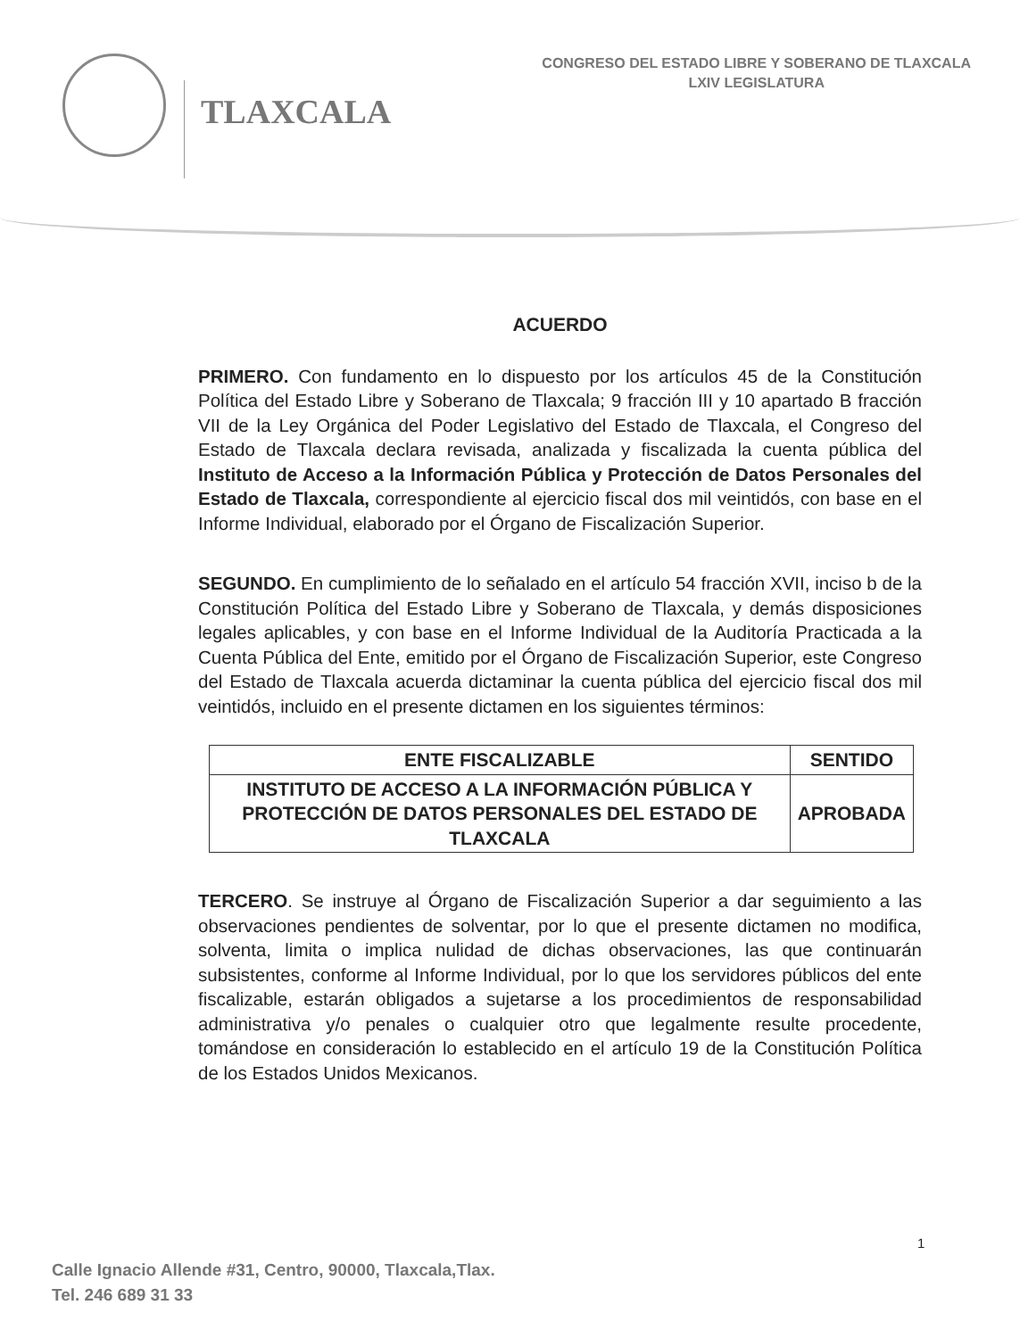TLAXCALA
CONGRESO DEL ESTADO LIBRE Y SOBERANO DE TLAXCALA
LXIV LEGISLATURA
ACUERDO
PRIMERO. Con fundamento en lo dispuesto por los artículos 45 de la Constitución Política del Estado Libre y Soberano de Tlaxcala; 9 fracción III y 10 apartado B fracción VII de la Ley Orgánica del Poder Legislativo del Estado de Tlaxcala, el Congreso del Estado de Tlaxcala declara revisada, analizada y fiscalizada la cuenta pública del Instituto de Acceso a la Información Pública y Protección de Datos Personales del Estado de Tlaxcala, correspondiente al ejercicio fiscal dos mil veintidós, con base en el Informe Individual, elaborado por el Órgano de Fiscalización Superior.
SEGUNDO. En cumplimiento de lo señalado en el artículo 54 fracción XVII, inciso b de la Constitución Política del Estado Libre y Soberano de Tlaxcala, y demás disposiciones legales aplicables, y con base en el Informe Individual de la Auditoría Practicada a la Cuenta Pública del Ente, emitido por el Órgano de Fiscalización Superior, este Congreso del Estado de Tlaxcala acuerda dictaminar la cuenta pública del ejercicio fiscal dos mil veintidós, incluido en el presente dictamen en los siguientes términos:
| ENTE FISCALIZABLE | SENTIDO |
| --- | --- |
| INSTITUTO DE ACCESO A LA INFORMACIÓN PÚBLICA Y PROTECCIÓN DE DATOS PERSONALES DEL ESTADO DE TLAXCALA | APROBADA |
TERCERO. Se instruye al Órgano de Fiscalización Superior a dar seguimiento a las observaciones pendientes de solventar, por lo que el presente dictamen no modifica, solventa, limita o implica nulidad de dichas observaciones, las que continuarán subsistentes, conforme al Informe Individual, por lo que los servidores públicos del ente fiscalizable, estarán obligados a sujetarse a los procedimientos de responsabilidad administrativa y/o penales o cualquier otro que legalmente resulte procedente, tomándose en consideración lo establecido en el artículo 19 de la Constitución Política de los Estados Unidos Mexicanos.
1
Calle Ignacio Allende #31, Centro, 90000, Tlaxcala,Tlax.
Tel. 246 689 31 33